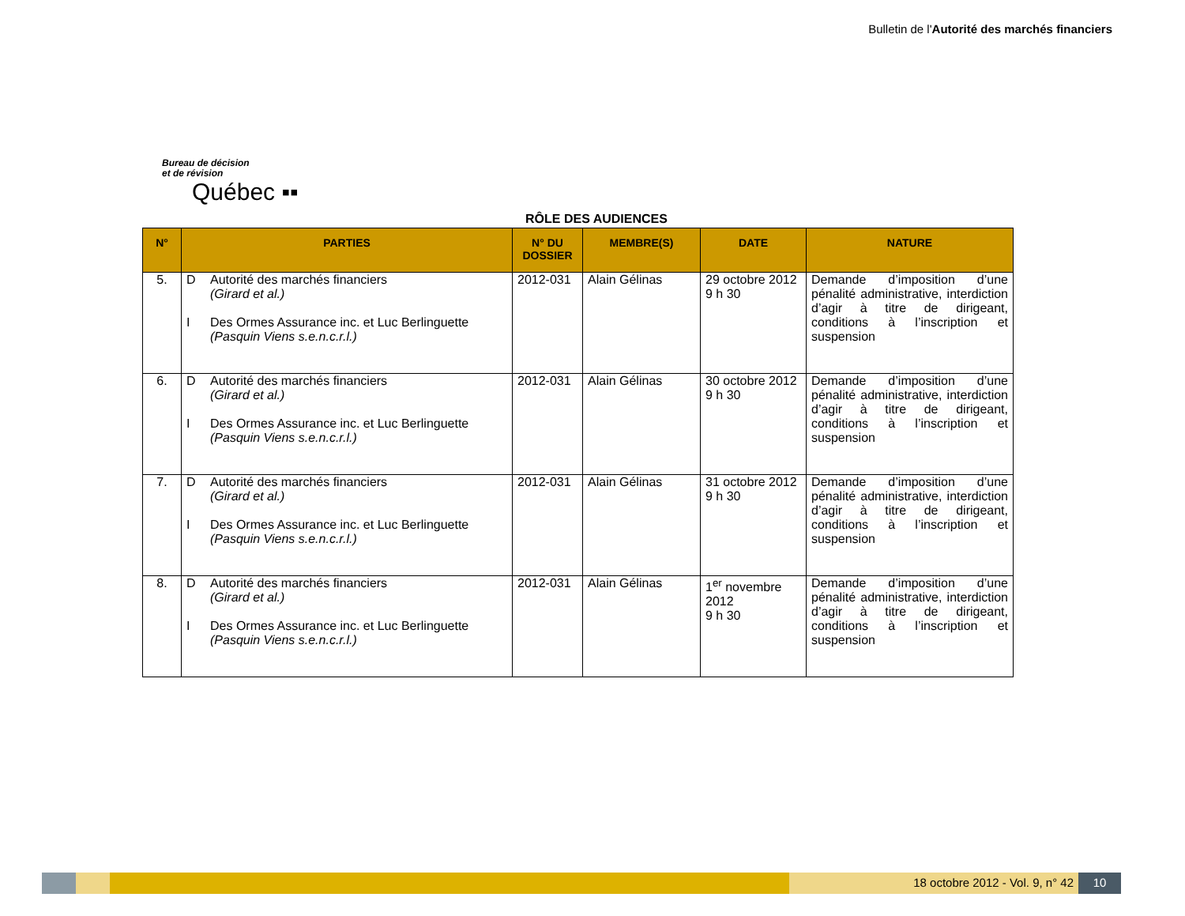Bulletin de l'Autorité des marchés financiers
Bureau de décision
et de révision
Québec ▪▪
RÔLE DES AUDIENCES
| N° | PARTIES | N° DU DOSSIER | MEMBRE(S) | DATE | NATURE |
| --- | --- | --- | --- | --- | --- |
| 5. | D Autorité des marchés financiers (Girard et al.) I Des Ormes Assurance inc. et Luc Berlinguette (Pasquin Viens s.e.n.c.r.l.) | 2012-031 | Alain Gélinas | 29 octobre 2012 9 h 30 | Demande d’imposition d’une pénalité administrative, interdiction d’agir à titre de dirigeant, conditions à l’inscription et suspension |
| 6. | D Autorité des marchés financiers (Girard et al.) I Des Ormes Assurance inc. et Luc Berlinguette (Pasquin Viens s.e.n.c.r.l.) | 2012-031 | Alain Gélinas | 30 octobre 2012 9 h 30 | Demande d’imposition d’une pénalité administrative, interdiction d’agir à titre de dirigeant, conditions à l’inscription et suspension |
| 7. | D Autorité des marchés financiers (Girard et al.) I Des Ormes Assurance inc. et Luc Berlinguette (Pasquin Viens s.e.n.c.r.l.) | 2012-031 | Alain Gélinas | 31 octobre 2012 9 h 30 | Demande d’imposition d’une pénalité administrative, interdiction d’agir à titre de dirigeant, conditions à l’inscription et suspension |
| 8. | D Autorité des marchés financiers (Girard et al.) I Des Ormes Assurance inc. et Luc Berlinguette (Pasquin Viens s.e.n.c.r.l.) | 2012-031 | Alain Gélinas | 1<sup>er</sup> novembre 2012 9 h 30 | Demande d’imposition d’une pénalité administrative, interdiction d’agir à titre de dirigeant, conditions à l’inscription et suspension |
18 octobre 2012 - Vol. 9, n° 42
10